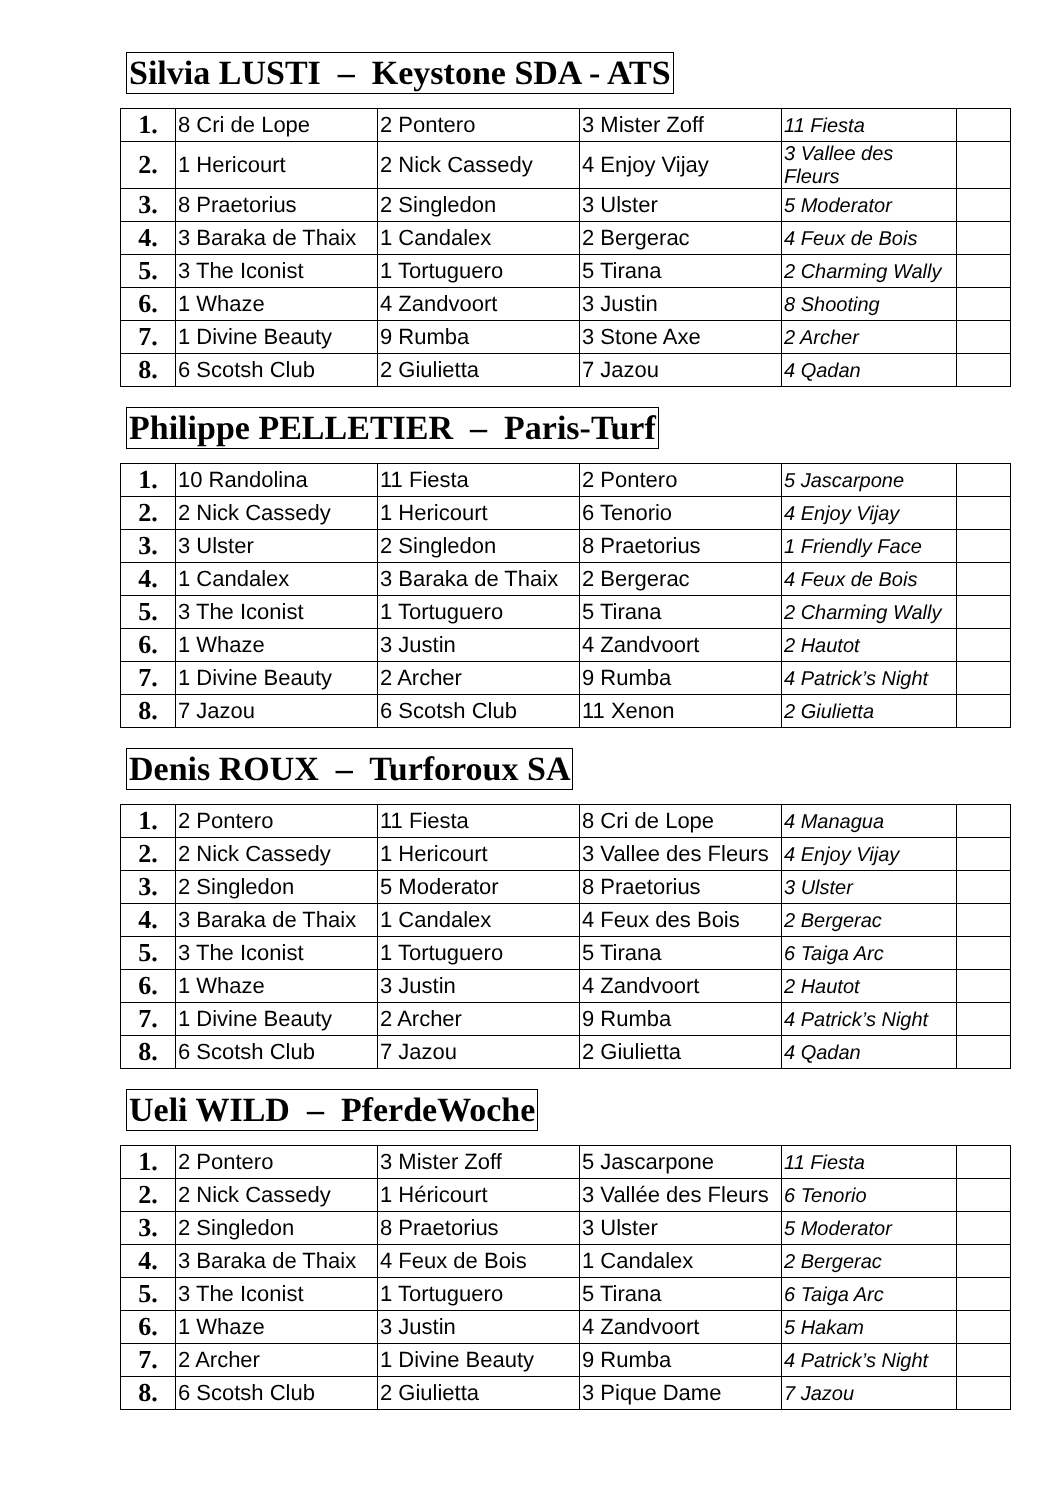Silvia LUSTI – Keystone SDA - ATS
| 1. | 8 Cri de Lope | 2 Pontero | 3 Mister Zoff | 11 Fiesta | |
| 2. | 1 Hericourt | 2 Nick Cassedy | 4 Enjoy Vijay | 3 Vallee des Fleurs | |
| 3. | 8 Praetorius | 2 Singledon | 3 Ulster | 5 Moderator | |
| 4. | 3 Baraka de Thaix | 1 Candalex | 2 Bergerac | 4 Feux de Bois | |
| 5. | 3 The Iconist | 1 Tortuguero | 5 Tirana | 2 Charming Wally | |
| 6. | 1 Whaze | 4 Zandvoort | 3 Justin | 8 Shooting | |
| 7. | 1 Divine Beauty | 9 Rumba | 3 Stone Axe | 2 Archer | |
| 8. | 6 Scotsh Club | 2 Giulietta | 7 Jazou | 4 Qadan | |
Philippe PELLETIER – Paris-Turf
| 1. | 10 Randolina | 11 Fiesta | 2 Pontero | 5 Jascarpone | |
| 2. | 2 Nick Cassedy | 1 Hericourt | 6 Tenorio | 4 Enjoy Vijay | |
| 3. | 3 Ulster | 2 Singledon | 8 Praetorius | 1 Friendly Face | |
| 4. | 1 Candalex | 3 Baraka de Thaix | 2 Bergerac | 4 Feux de Bois | |
| 5. | 3 The Iconist | 1 Tortuguero | 5 Tirana | 2 Charming Wally | |
| 6. | 1 Whaze | 3 Justin | 4 Zandvoort | 2 Hautot | |
| 7. | 1 Divine Beauty | 2 Archer | 9 Rumba | 4 Patrick’s Night | |
| 8. | 7 Jazou | 6 Scotsh Club | 11 Xenon | 2 Giulietta | |
Denis ROUX – Turforoux SA
| 1. | 2 Pontero | 11 Fiesta | 8 Cri de Lope | 4 Managua | |
| 2. | 2 Nick Cassedy | 1 Hericourt | 3 Vallee des Fleurs | 4 Enjoy Vijay | |
| 3. | 2 Singledon | 5 Moderator | 8 Praetorius | 3 Ulster | |
| 4. | 3 Baraka de Thaix | 1 Candalex | 4 Feux des Bois | 2 Bergerac | |
| 5. | 3 The Iconist | 1 Tortuguero | 5 Tirana | 6 Taiga Arc | |
| 6. | 1 Whaze | 3 Justin | 4 Zandvoort | 2 Hautot | |
| 7. | 1 Divine Beauty | 2 Archer | 9 Rumba | 4 Patrick’s Night | |
| 8. | 6 Scotsh Club | 7 Jazou | 2 Giulietta | 4 Qadan | |
Ueli WILD – PferdeWoche
| 1. | 2 Pontero | 3 Mister Zoff | 5 Jascarpone | 11 Fiesta | |
| 2. | 2 Nick Cassedy | 1 Héricourt | 3 Vallée des Fleurs | 6 Tenorio | |
| 3. | 2 Singledon | 8 Praetorius | 3 Ulster | 5 Moderator | |
| 4. | 3 Baraka de Thaix | 4 Feux de Bois | 1 Candalex | 2 Bergerac | |
| 5. | 3 The Iconist | 1 Tortuguero | 5 Tirana | 6 Taiga Arc | |
| 6. | 1 Whaze | 3 Justin | 4 Zandvoort | 5 Hakam | |
| 7. | 2 Archer | 1 Divine Beauty | 9 Rumba | 4 Patrick’s Night | |
| 8. | 6 Scotsh Club | 2 Giulietta | 3 Pique Dame | 7 Jazou | |